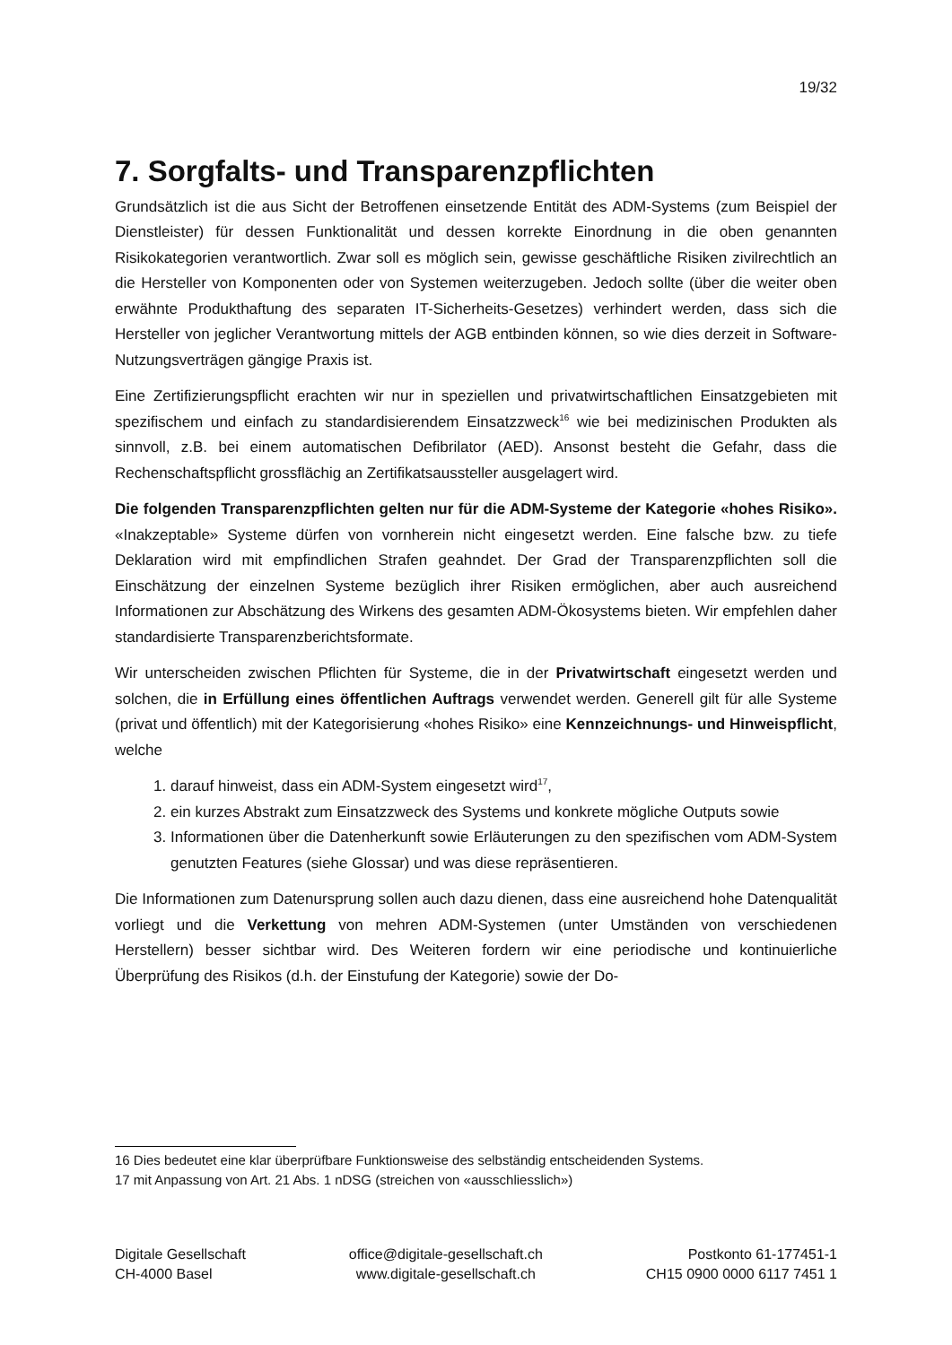19/32
7. Sorgfalts- und Transparenzpflichten
Grundsätzlich ist die aus Sicht der Betroffenen einsetzende Entität des ADM-Systems (zum Beispiel der Dienstleister) für dessen Funktionalität und dessen korrekte Einordnung in die oben genannten Risikokategorien verantwortlich. Zwar soll es möglich sein, gewisse geschäftliche Risiken zivilrechtlich an die Hersteller von Komponenten oder von Systemen weiterzugeben. Jedoch sollte (über die weiter oben erwähnte Produkthaftung des separaten IT-Sicherheits-Gesetzes) verhindert werden, dass sich die Hersteller von jeglicher Verantwortung mittels der AGB entbinden können, so wie dies derzeit in Software-Nutzungsverträgen gängige Praxis ist.
Eine Zertifizierungspflicht erachten wir nur in speziellen und privatwirtschaftlichen Einsatzgebieten mit spezifischem und einfach zu standardisierendem Einsatzzweck<sup>16</sup> wie bei medizinischen Produkten als sinnvoll, z.B. bei einem automatischen Defibrilator (AED). Ansonst besteht die Gefahr, dass die Rechenschaftspflicht grossflächig an Zertifikatsaussteller ausgelagert wird.
Die folgenden Transparenzpflichten gelten nur für die ADM-Systeme der Kategorie «hohes Risiko». «Inakzeptable» Systeme dürfen von vornherein nicht eingesetzt werden. Eine falsche bzw. zu tiefe Deklaration wird mit empfindlichen Strafen geahndet. Der Grad der Transparenzpflichten soll die Einschätzung der einzelnen Systeme bezüglich ihrer Risiken ermöglichen, aber auch ausreichend Informationen zur Abschätzung des Wirkens des gesamten ADM-Ökosystems bieten. Wir empfehlen daher standardisierte Transparenzberichtsformate.
Wir unterscheiden zwischen Pflichten für Systeme, die in der Privatwirtschaft eingesetzt werden und solchen, die in Erfüllung eines öffentlichen Auftrags verwendet werden. Generell gilt für alle Systeme (privat und öffentlich) mit der Kategorisierung «hohes Risiko» eine Kennzeichnungs- und Hinweispflicht, welche
1. darauf hinweist, dass ein ADM-System eingesetzt wird<sup>17</sup>,
2. ein kurzes Abstrakt zum Einsatzzweck des Systems und konkrete mögliche Outputs sowie
3. Informationen über die Datenherkunft sowie Erläuterungen zu den spezifischen vom ADM-System genutzten Features (siehe Glossar) und was diese repräsentieren.
Die Informationen zum Datenursprung sollen auch dazu dienen, dass eine ausreichend hohe Datenqualität vorliegt und die Verkettung von mehren ADM-Systemen (unter Umständen von verschiedenen Herstellern) besser sichtbar wird. Des Weiteren fordern wir eine periodische und kontinuierliche Überprüfung des Risikos (d.h. der Einstufung der Kategorie) sowie der Do-
16 Dies bedeutet eine klar überprüfbare Funktionsweise des selbständig entscheidenden Systems.
17 mit Anpassung von Art. 21 Abs. 1 nDSG (streichen von «ausschliesslich»)
Digitale Gesellschaft
CH-4000 Basel
office@digitale-gesellschaft.ch
www.digitale-gesellschaft.ch
Postkonto 61-177451-1
CH15 0900 0000 6117 7451 1